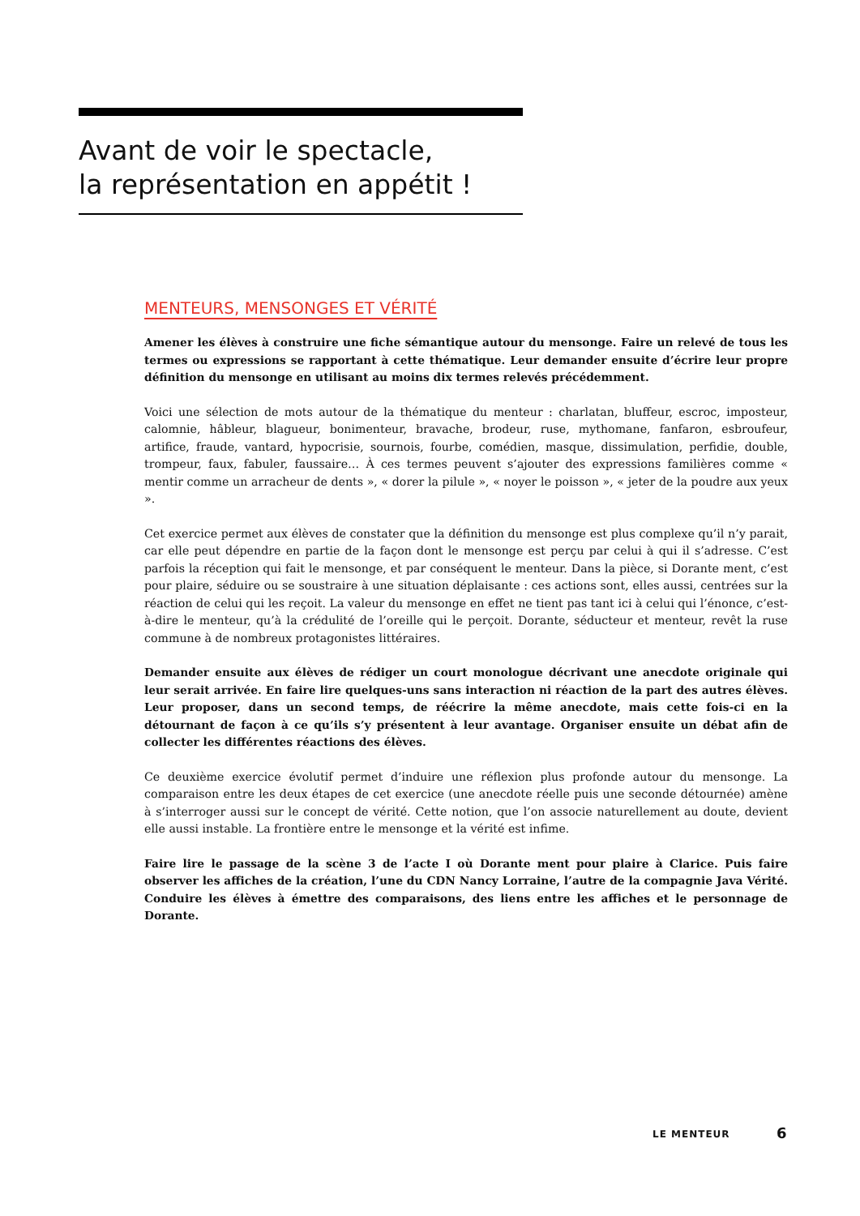Avant de voir le spectacle,
la représentation en appétit !
MENTEURS, MENSONGES ET VÉRITÉ
Amener les élèves à construire une fiche sémantique autour du mensonge. Faire un relevé de tous les termes ou expressions se rapportant à cette thématique. Leur demander ensuite d’écrire leur propre définition du mensonge en utilisant au moins dix termes relevés précédemment.
Voici une sélection de mots autour de la thématique du menteur : charlatan, bluffeur, escroc, imposteur, calomnie, hâbleur, blagueur, bonimenteur, bravache, brodeur, ruse, mythomane, fanfaron, esbroufeur, artifice, fraude, vantard, hypocrisie, sournois, fourbe, comédien, masque, dissimulation, perfidie, double, trompeur, faux, fabuler, faussaire… À ces termes peuvent s’ajouter des expressions familières comme « mentir comme un arracheur de dents », « dorer la pilule », « noyer le poisson », « jeter de la poudre aux yeux ».
Cet exercice permet aux élèves de constater que la définition du mensonge est plus complexe qu’il n’y parait, car elle peut dépendre en partie de la façon dont le mensonge est perçu par celui à qui il s’adresse. C’est parfois la réception qui fait le mensonge, et par conséquent le menteur. Dans la pièce, si Dorante ment, c’est pour plaire, séduire ou se soustraire à une situation déplaisante : ces actions sont, elles aussi, centrées sur la réaction de celui qui les reçoit. La valeur du mensonge en effet ne tient pas tant ici à celui qui l’énonce, c’est-à-dire le menteur, qu’à la crédulité de l’oreille qui le perçoit. Dorante, séducteur et menteur, revêt la ruse commune à de nombreux protagonistes littéraires.
Demander ensuite aux élèves de rédiger un court monologue décrivant une anecdote originale qui leur serait arrivée. En faire lire quelques-uns sans interaction ni réaction de la part des autres élèves. Leur proposer, dans un second temps, de réécrire la même anecdote, mais cette fois-ci en la détournant de façon à ce qu’ils s’y présentent à leur avantage. Organiser ensuite un débat afin de collecter les différentes réactions des élèves.
Ce deuxième exercice évolutif permet d’induire une réflexion plus profonde autour du mensonge. La comparaison entre les deux étapes de cet exercice (une anecdote réelle puis une seconde détournée) amène à s’interroger aussi sur le concept de vérité. Cette notion, que l’on associe naturellement au doute, devient elle aussi instable. La frontière entre le mensonge et la vérité est infime.
Faire lire le passage de la scène 3 de l’acte I où Dorante ment pour plaire à Clarice. Puis faire observer les affiches de la création, l’une du CDN Nancy Lorraine, l’autre de la compagnie Java Vérité. Conduire les élèves à émettre des comparaisons, des liens entre les affiches et le personnage de Dorante.
LE MENTEUR 6